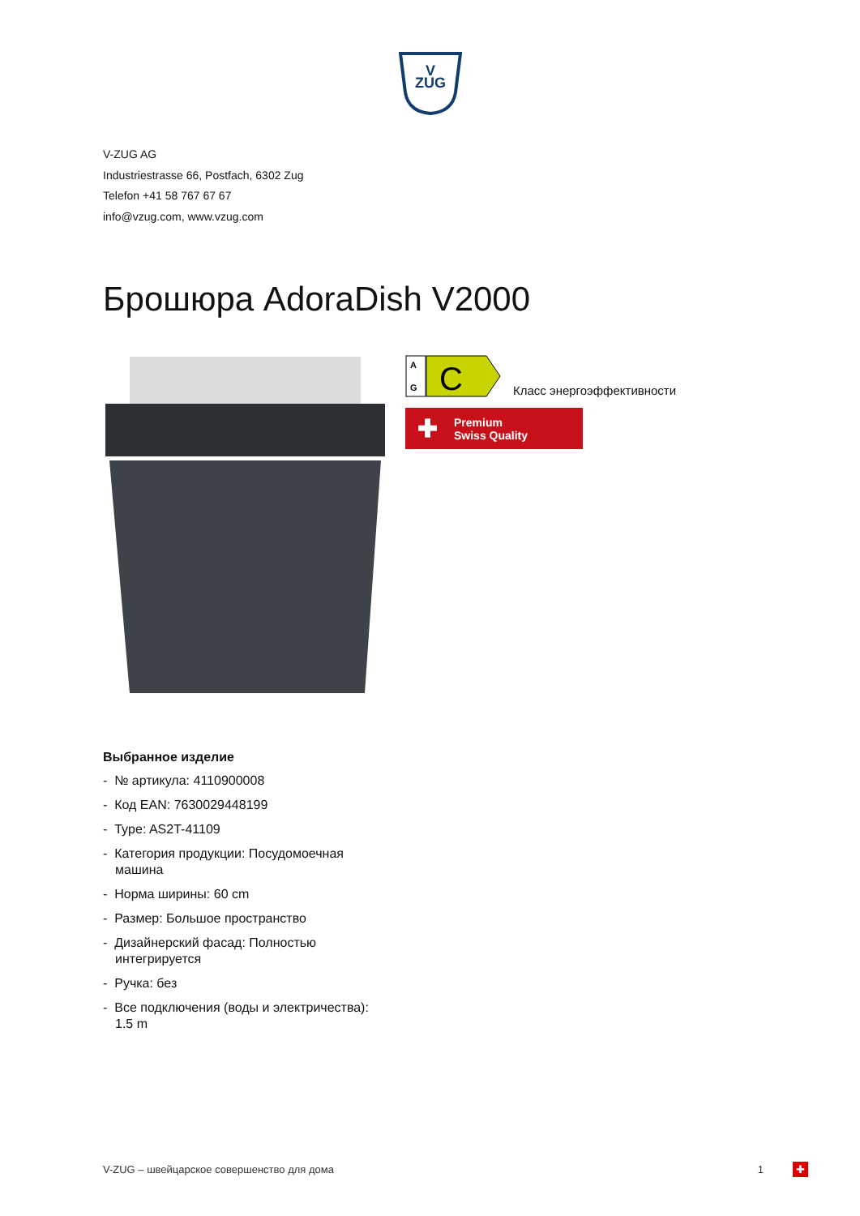V
ZUG
V-ZUG AG
Industriestrasse 66, Postfach, 6302 Zug
Telefon +41 58 767 67 67
info@vzug.com, www.vzug.com
Брошюра AdoraDish V2000
G
A
C
Класс энергоэффективности
✚ Premium
Swiss Quality
Выбранное изделие
- № артикула: 4110900008
- Код EAN: 7630029448199
- Type: AS2T-41109
- Категория продукции: Посудомоечная машина
- Норма ширины: 60 cm
- Размер: Большое пространство
- Дизайнерский фасад: Полностью интегрируется
- Ручка: без
- Все подключения (воды и электричества): 1.5 m
V-ZUG – швейцарское совершенство для дома 1 ✚